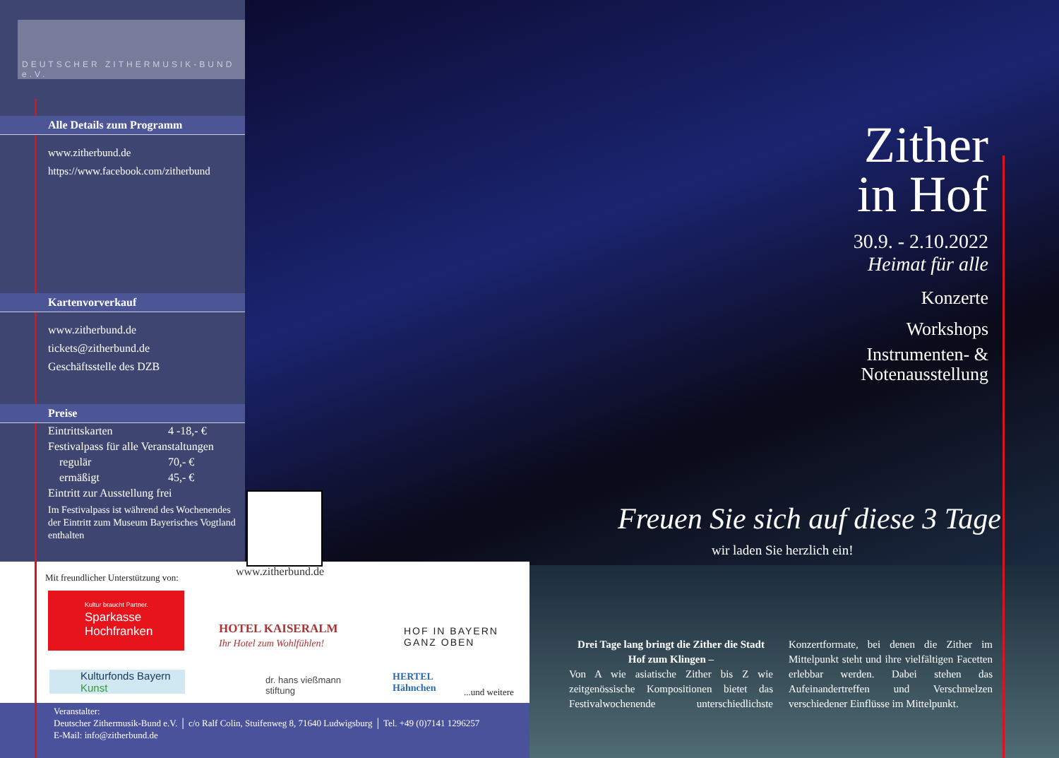DEUTSCHER ZITHERMUSIK-BUND e.V.
Alle Details zum Programm
www.zitherbund.de
https://www.facebook.com/zitherbund
Kartenvorverkauf
www.zitherbund.de
tickets@zitherbund.de
Geschäftsstelle des DZB
Preise
| Eintrittskarten | 4 -18,- € |
| Festivalpass für alle Veranstaltungen | |
| regulär | 70,- € |
| ermäßigt | 45,- € |
| Eintritt zur Ausstellung frei | |
Im Festivalpass ist während des Wochenendes der Eintritt zum Museum Bayerisches Vogtland enthalten
www.zitherbund.de
Mit freundlicher Unterstützung von:
Kultur braucht Partner.
Sparkasse
Hochfranken
HOTEL KAISERALM
Ihr Hotel zum Wohlfühlen!
HOF IN BAYERN
GANZ OBEN
Kulturfonds Bayern
Kunst
dr. hans vießmann
stiftung
HERTEL
Hähnchen
...und weitere
Veranstalter:
Deutscher Zithermusik-Bund e.V. │ c/o Ralf Colin, Stuifenweg 8, 71640 Ludwigsburg │ Tel. +49 (0)7141 1296257
E-Mail: info@zitherbund.de
Zither
in Hof
30.9. - 2.10.2022
Heimat für alle
Konzerte
Workshops
Instrumenten- &
Notenausstellung
Freuen Sie sich auf diese 3 Tage
wir laden Sie herzlich ein!
Drei Tage lang bringt die Zither die Stadt Hof zum Klingen –
Von A wie asiatische Zither bis Z wie zeitgenössische Kompositionen bietet das Festivalwochenende unterschiedlichste Konzertformate, bei denen die Zither im Mittelpunkt steht und ihre vielfältigen Facetten erlebbar werden. Dabei stehen das Aufeinandertreffen und Verschmelzen verschiedener Einflüsse im Mittelpunkt.